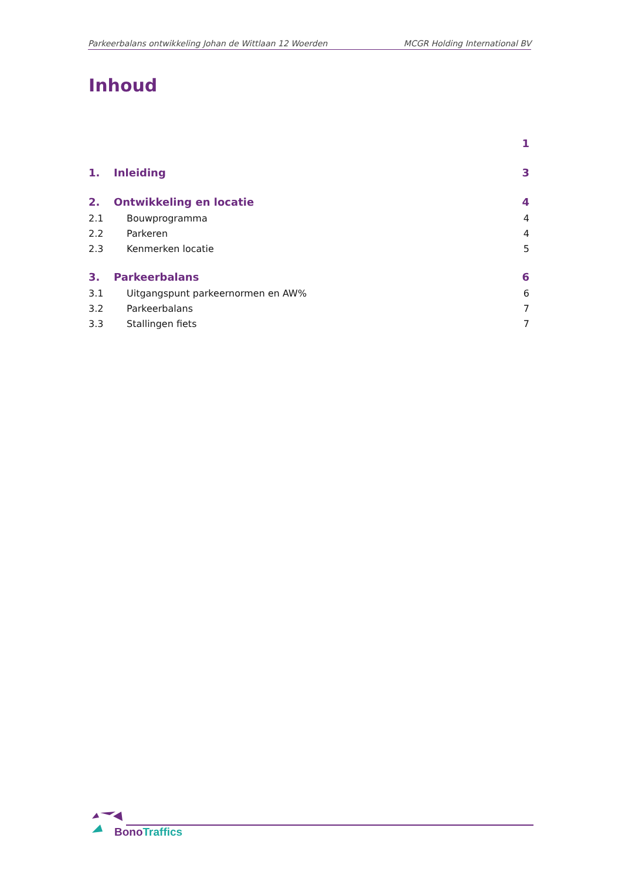Parkeerbalans ontwikkeling Johan de Wittlaan 12 Woerden MCGR Holding International BV
Inhoud
1
1. Inleiding 3
2. Ontwikkeling en locatie 4
2.1 Bouwprogramma 4
2.2 Parkeren 4
2.3 Kenmerken locatie 5
3. Parkeerbalans 6
3.1 Uitgangspunt parkeernormen en AW% 6
3.2 Parkeerbalans 7
3.3 Stallingen fiets 7
Bono Traffics